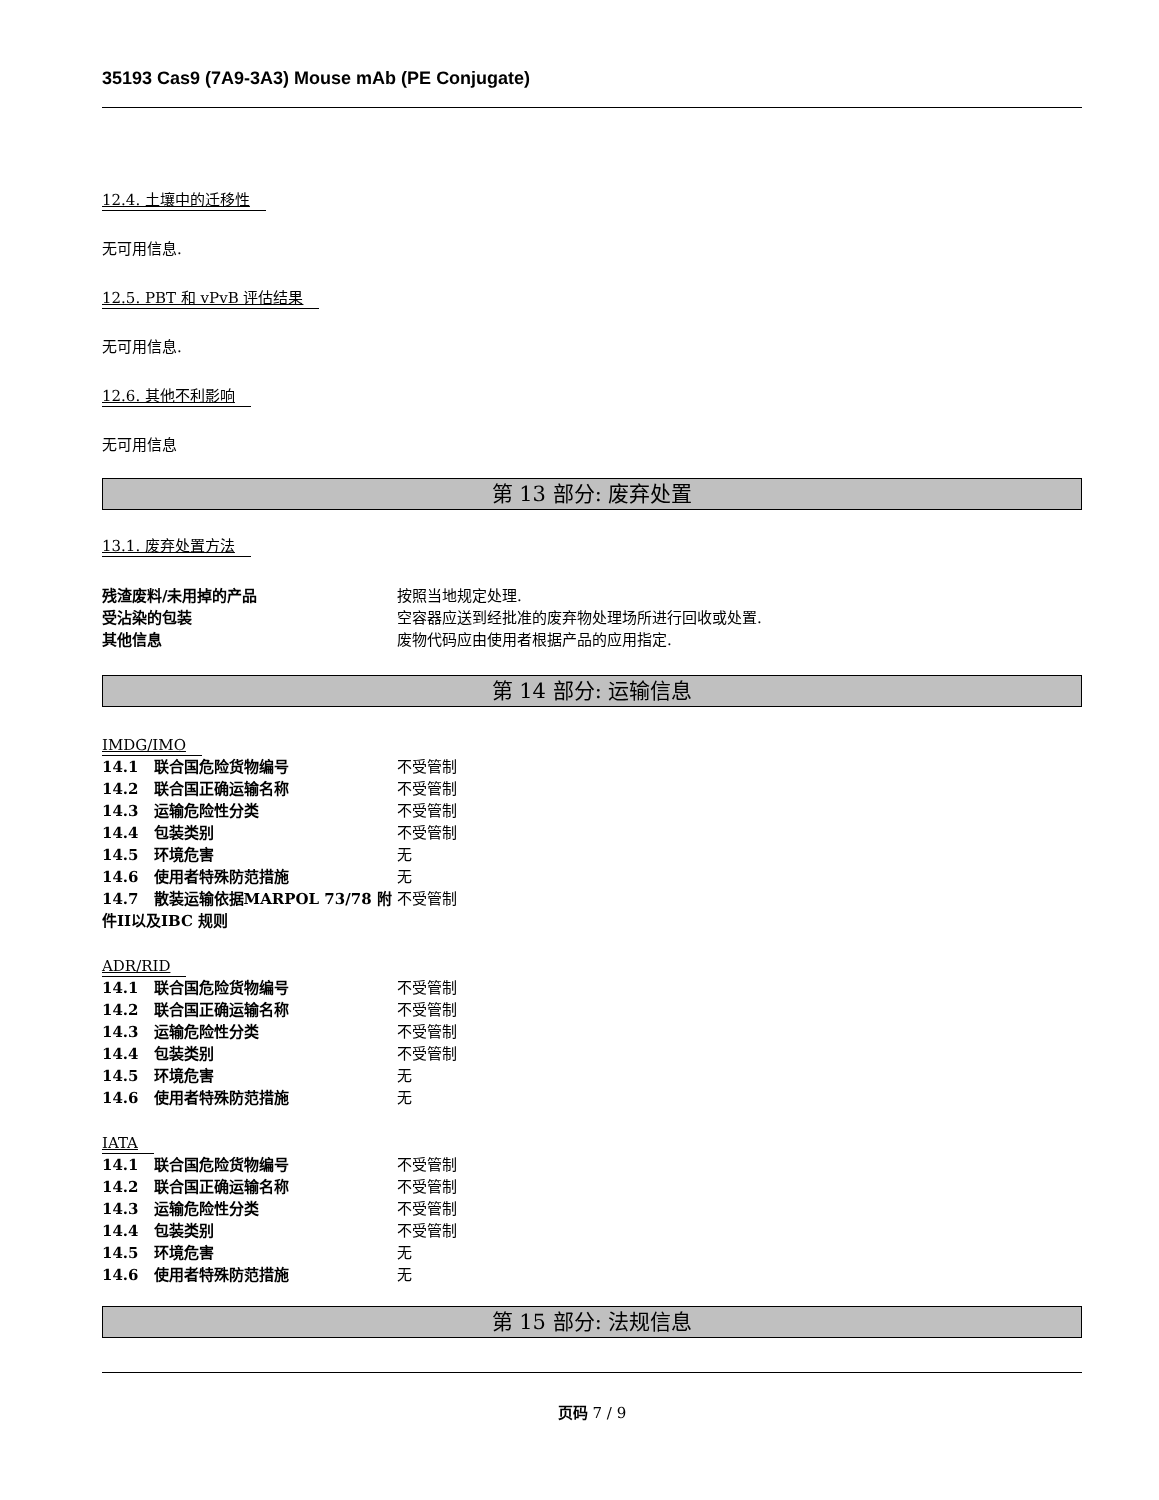35193 Cas9 (7A9-3A3) Mouse mAb (PE Conjugate)
12.4. 土壤中的迁移性
无可用信息.
12.5. PBT 和 vPvB 评估结果
无可用信息.
12.6. 其他不利影响
无可用信息
第 13 部分: 废弃处置
13.1. 废弃处置方法
| 残渣废料/未用掉的产品 | 按照当地规定处理. |
| 受沾染的包装 | 空容器应送到经批准的废弃物处理场所进行回收或处置. |
| 其他信息 | 废物代码应由使用者根据产品的应用指定. |
第 14 部分: 运输信息
IMDG/IMO
| 14.1 联合国危险货物编号 | 不受管制 |
| 14.2 联合国正确运输名称 | 不受管制 |
| 14.3 运输危险性分类 | 不受管制 |
| 14.4 包装类别 | 不受管制 |
| 14.5 环境危害 | 无 |
| 14.6 使用者特殊防范措施 | 无 |
| 14.7 散装运输依据MARPOL 73/78 附件II以及IBC 规则 | 不受管制 |
ADR/RID
| 14.1 联合国危险货物编号 | 不受管制 |
| 14.2 联合国正确运输名称 | 不受管制 |
| 14.3 运输危险性分类 | 不受管制 |
| 14.4 包装类别 | 不受管制 |
| 14.5 环境危害 | 无 |
| 14.6 使用者特殊防范措施 | 无 |
IATA
| 14.1 联合国危险货物编号 | 不受管制 |
| 14.2 联合国正确运输名称 | 不受管制 |
| 14.3 运输危险性分类 | 不受管制 |
| 14.4 包装类别 | 不受管制 |
| 14.5 环境危害 | 无 |
| 14.6 使用者特殊防范措施 | 无 |
第 15 部分: 法规信息
页码 7 / 9